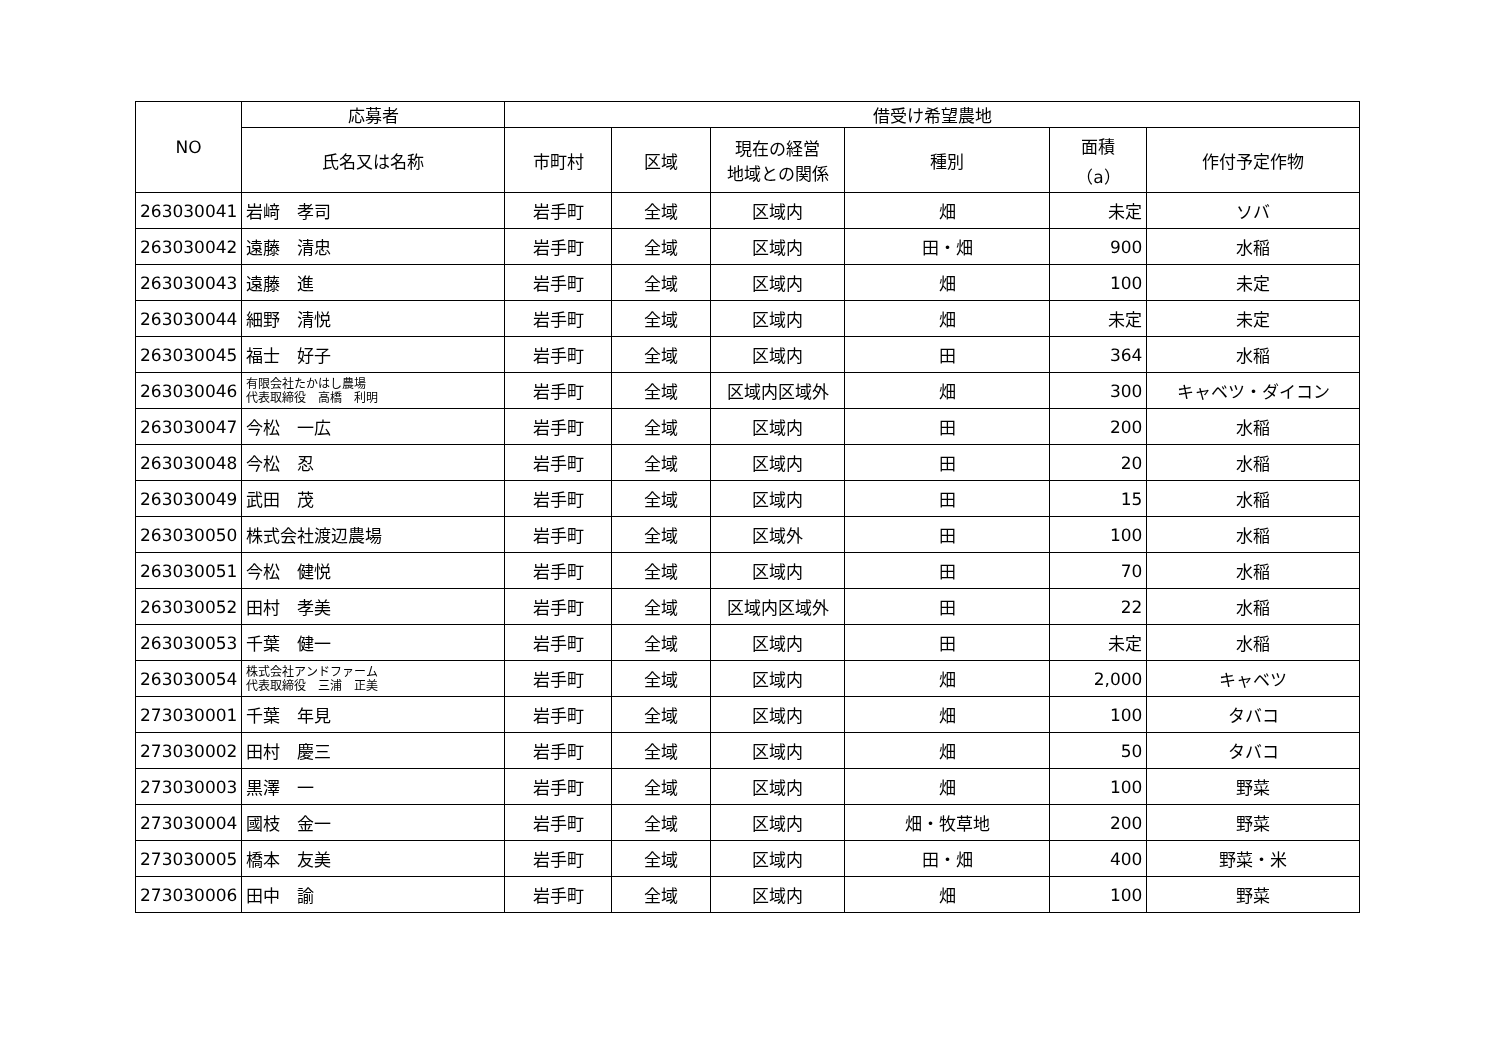| NO | 応募者 | 借受け希望農地 | | | | | |
| --- | --- | --- | --- | --- | --- | --- | --- |
| | 氏名又は名称 | 市町村 | 区域 | 現在の経営 地域との関係 | 種別 | 面積 （a） | 作付予定作物 |
| 263030041 | 岩﨑 孝司 | 岩手町 | 全域 | 区域内 | 畑 | 未定 | ソバ |
| 263030042 | 遠藤 清忠 | 岩手町 | 全域 | 区域内 | 田・畑 | 900 | 水稲 |
| 263030043 | 遠藤 進 | 岩手町 | 全域 | 区域内 | 畑 | 100 | 未定 |
| 263030044 | 細野 清悦 | 岩手町 | 全域 | 区域内 | 畑 | 未定 | 未定 |
| 263030045 | 福士 好子 | 岩手町 | 全域 | 区域内 | 田 | 364 | 水稲 |
| 263030046 | 有限会社たかはし農場 代表取締役 高橋 利明 | 岩手町 | 全域 | 区域内区域外 | 畑 | 300 | キャベツ・ダイコン |
| 263030047 | 今松 一広 | 岩手町 | 全域 | 区域内 | 田 | 200 | 水稲 |
| 263030048 | 今松 忍 | 岩手町 | 全域 | 区域内 | 田 | 20 | 水稲 |
| 263030049 | 武田 茂 | 岩手町 | 全域 | 区域内 | 田 | 15 | 水稲 |
| 263030050 | 株式会社渡辺農場 | 岩手町 | 全域 | 区域外 | 田 | 100 | 水稲 |
| 263030051 | 今松 健悦 | 岩手町 | 全域 | 区域内 | 田 | 70 | 水稲 |
| 263030052 | 田村 孝美 | 岩手町 | 全域 | 区域内区域外 | 田 | 22 | 水稲 |
| 263030053 | 千葉 健一 | 岩手町 | 全域 | 区域内 | 田 | 未定 | 水稲 |
| 263030054 | 株式会社アンドファーム 代表取締役 三浦 正美 | 岩手町 | 全域 | 区域内 | 畑 | 2,000 | キャベツ |
| 273030001 | 千葉 年見 | 岩手町 | 全域 | 区域内 | 畑 | 100 | タバコ |
| 273030002 | 田村 慶三 | 岩手町 | 全域 | 区域内 | 畑 | 50 | タバコ |
| 273030003 | 黒澤 一 | 岩手町 | 全域 | 区域内 | 畑 | 100 | 野菜 |
| 273030004 | 國枝 金一 | 岩手町 | 全域 | 区域内 | 畑・牧草地 | 200 | 野菜 |
| 273030005 | 橋本 友美 | 岩手町 | 全域 | 区域内 | 田・畑 | 400 | 野菜・米 |
| 273030006 | 田中 諭 | 岩手町 | 全域 | 区域内 | 畑 | 100 | 野菜 |